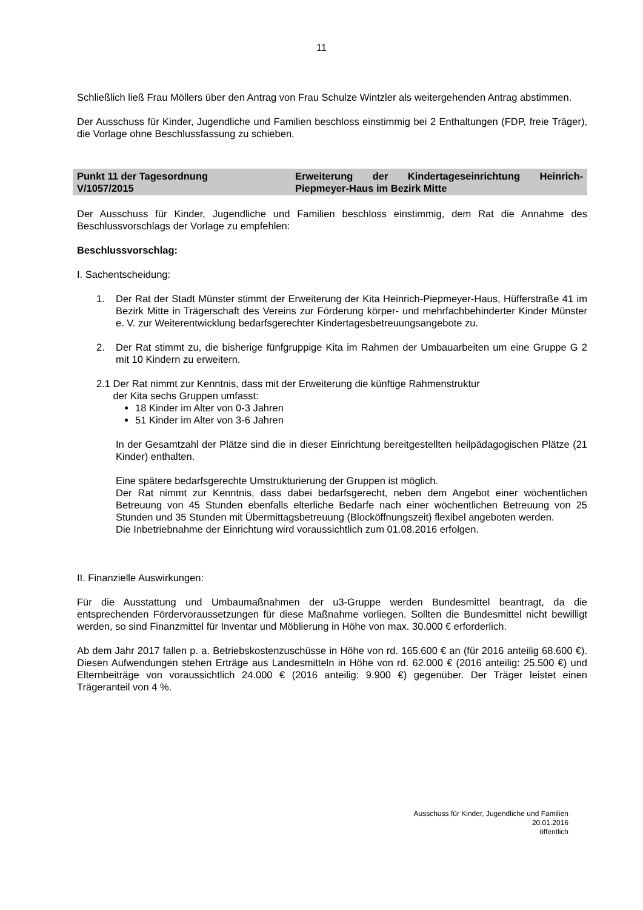11
Schließlich ließ Frau Möllers über den Antrag von Frau Schulze Wintzler als weitergehenden Antrag abstimmen.
Der Ausschuss für Kinder, Jugendliche und Familien beschloss einstimmig bei 2 Enthaltungen (FDP, freie Träger), die Vorlage ohne Beschlussfassung zu schieben.
Punkt 11 der Tagesordnung
V/1057/2015
Erweiterung der Kindertageseinrichtung Heinrich-Piepmeyer-Haus im Bezirk Mitte
Der Ausschuss für Kinder, Jugendliche und Familien beschloss einstimmig, dem Rat die Annahme des Beschlussvorschlags der Vorlage zu empfehlen:
Beschlussvorschlag:
I. Sachentscheidung:
1. Der Rat der Stadt Münster stimmt der Erweiterung der Kita Heinrich-Piepmeyer-Haus, Hüfferstraße 41 im Bezirk Mitte in Trägerschaft des Vereins zur Förderung körper- und mehrfachbehinderter Kinder Münster e. V. zur Weiterentwicklung bedarfsgerechter Kindertagesbetreuungsangebote zu.
2. Der Rat stimmt zu, die bisherige fünfgruppige Kita im Rahmen der Umbauarbeiten um eine Gruppe G 2 mit 10 Kindern zu erweitern.
2.1 Der Rat nimmt zur Kenntnis, dass mit der Erweiterung die künftige Rahmenstruktur
der Kita sechs Gruppen umfasst:
18 Kinder im Alter von 0-3 Jahren
51 Kinder im Alter von 3-6 Jahren
In der Gesamtzahl der Plätze sind die in dieser Einrichtung bereitgestellten heilpädagogischen Plätze (21 Kinder) enthalten.
Eine spätere bedarfsgerechte Umstrukturierung der Gruppen ist möglich.
Der Rat nimmt zur Kenntnis, dass dabei bedarfsgerecht, neben dem Angebot einer wöchentlichen Betreuung von 45 Stunden ebenfalls elterliche Bedarfe nach einer wöchentlichen Betreuung von 25 Stunden und 35 Stunden mit Übermittagsbetreuung (Blocköffnungszeit) flexibel angeboten werden.
Die Inbetriebnahme der Einrichtung wird voraussichtlich zum 01.08.2016 erfolgen.
II. Finanzielle Auswirkungen:
Für die Ausstattung und Umbaumaßnahmen der u3-Gruppe werden Bundesmittel beantragt, da die entsprechenden Fördervoraussetzungen für diese Maßnahme vorliegen. Sollten die Bundesmittel nicht bewilligt werden, so sind Finanzmittel für Inventar und Möblierung in Höhe von max. 30.000 € erforderlich.
Ab dem Jahr 2017 fallen p. a. Betriebskostenzuschüsse in Höhe von rd. 165.600 € an (für 2016 anteilig 68.600 €). Diesen Aufwendungen stehen Erträge aus Landesmitteln in Höhe von rd. 62.000 € (2016 anteilig: 25.500 €) und Elternbeiträge von voraussichtlich 24.000 € (2016 anteilig: 9.900 €) gegenüber. Der Träger leistet einen Trägeranteil von 4 %.
Ausschuss für Kinder, Jugendliche und Familien
20.01.2016
öffentlich